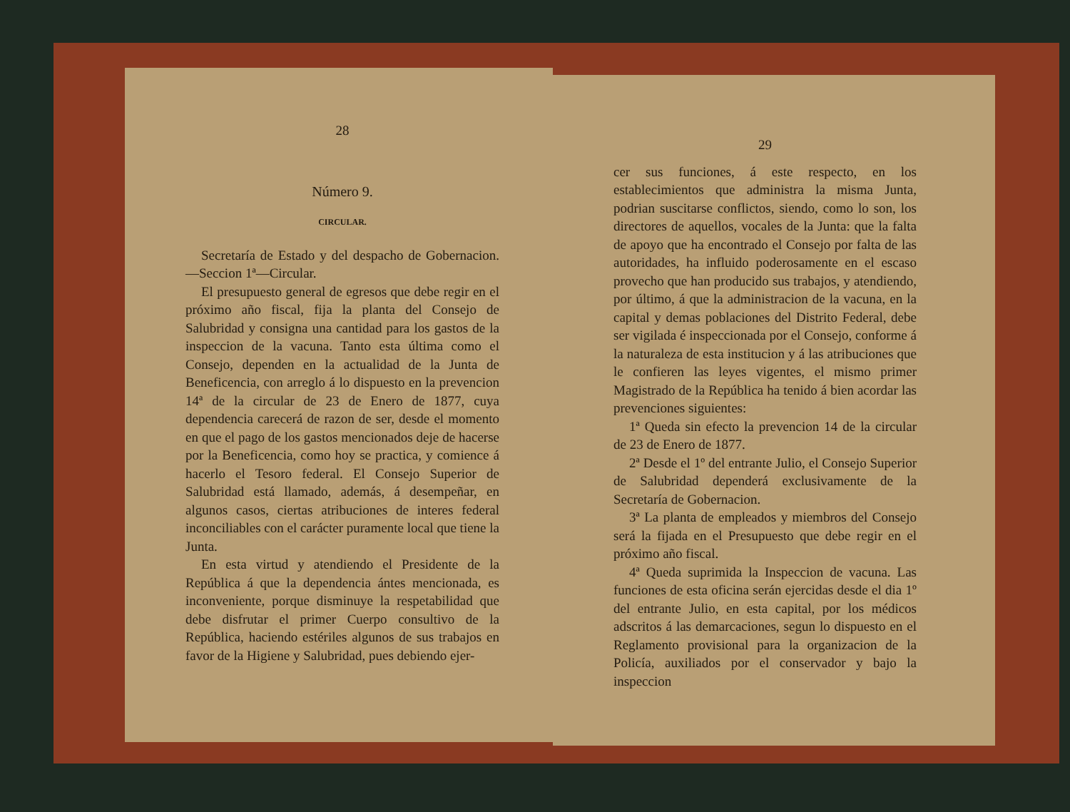28
Número 9.
CIRCULAR.
Secretaría de Estado y del despacho de Gobernacion.—Seccion 1ª—Circular.
El presupuesto general de egresos que debe regir en el próximo año fiscal, fija la planta del Consejo de Salubridad y consigna una cantidad para los gastos de la inspeccion de la vacuna. Tanto esta última como el Consejo, dependen en la actualidad de la Junta de Beneficencia, con arreglo á lo dispuesto en la prevencion 14ª de la circular de 23 de Enero de 1877, cuya dependencia carecerá de razon de ser, desde el momento en que el pago de los gastos mencionados deje de hacerse por la Beneficencia, como hoy se practica, y comience á hacerlo el Tesoro federal. El Consejo Superior de Salubridad está llamado, además, á desempeñar, en algunos casos, ciertas atribuciones de interes federal inconciliables con el carácter puramente local que tiene la Junta.
En esta virtud y atendiendo el Presidente de la República á que la dependencia ántes mencionada, es inconveniente, porque disminuye la respetabilidad que debe disfrutar el primer Cuerpo consultivo de la República, haciendo estériles algunos de sus trabajos en favor de la Higiene y Salubridad, pues debiendo ejer-
29
cer sus funciones, á este respecto, en los establecimientos que administra la misma Junta, podrian suscitarse conflictos, siendo, como lo son, los directores de aquellos, vocales de la Junta: que la falta de apoyo que ha encontrado el Consejo por falta de las autoridades, ha influido poderosamente en el escaso provecho que han producido sus trabajos, y atendiendo, por último, á que la administracion de la vacuna, en la capital y demas poblaciones del Distrito Federal, debe ser vigilada é inspeccionada por el Consejo, conforme á la naturaleza de esta institucion y á las atribuciones que le confieren las leyes vigentes, el mismo primer Magistrado de la República ha tenido á bien acordar las prevenciones siguientes:
1ª Queda sin efecto la prevencion 14 de la circular de 23 de Enero de 1877.
2ª Desde el 1º del entrante Julio, el Consejo Superior de Salubridad dependerá exclusivamente de la Secretaría de Gobernacion.
3ª La planta de empleados y miembros del Consejo será la fijada en el Presupuesto que debe regir en el próximo año fiscal.
4ª Queda suprimida la Inspeccion de vacuna. Las funciones de esta oficina serán ejercidas desde el dia 1º del entrante Julio, en esta capital, por los médicos adscritos á las demarcaciones, segun lo dispuesto en el Reglamento provisional para la organizacion de la Policía, auxiliados por el conservador y bajo la inspeccion